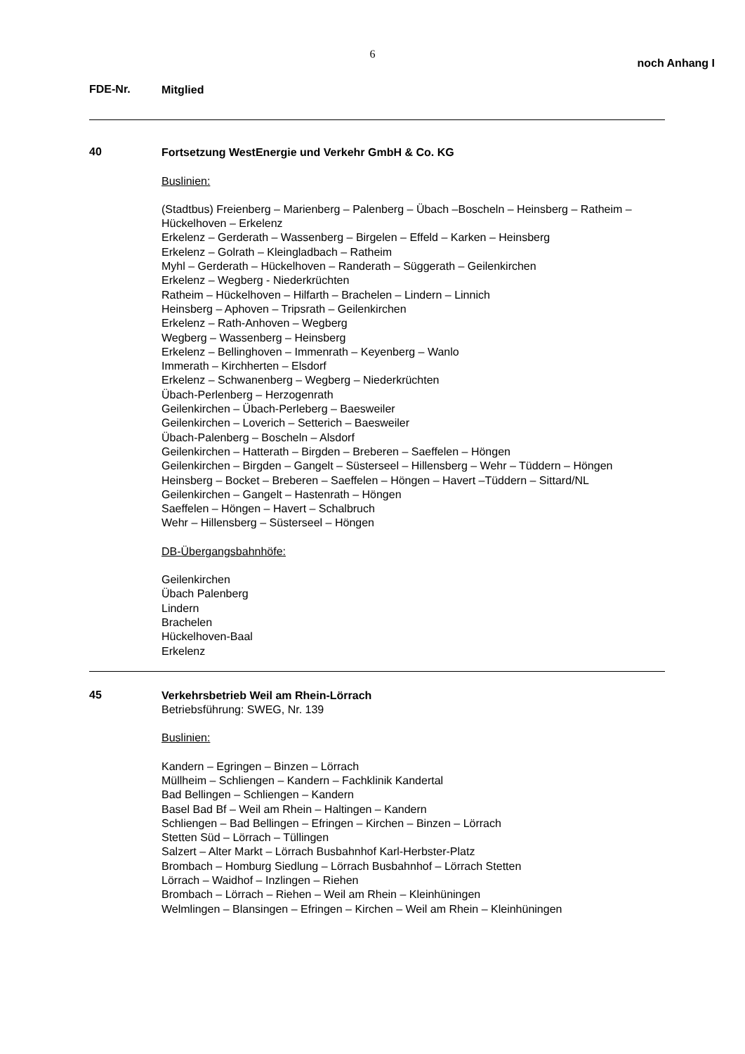6
noch Anhang I
FDE-Nr.
Mitglied
40
Fortsetzung WestEnergie und Verkehr GmbH & Co. KG
Buslinien:
(Stadtbus) Freienberg – Marienberg – Palenberg – Übach –Boscheln – Heinsberg – Ratheim –
Hückelhoven – Erkelenz
Erkelenz – Gerderath – Wassenberg – Birgelen – Effeld – Karken – Heinsberg
Erkelenz – Golrath – Kleingladbach – Ratheim
Myhl – Gerderath – Hückelhoven – Randerath – Süggerath – Geilenkirchen
Erkelenz – Wegberg - Niederkrüchten
Ratheim – Hückelhoven – Hilfarth – Brachelen – Lindern – Linnich
Heinsberg – Aphoven – Tripsrath – Geilenkirchen
Erkelenz – Rath-Anhoven – Wegberg
Wegberg – Wassenberg – Heinsberg
Erkelenz – Bellinghoven – Immenrath – Keyenberg – Wanlo
Immerath – Kirchherten – Elsdorf
Erkelenz – Schwanenberg – Wegberg – Niederkrüchten
Übach-Perlenberg – Herzogenrath
Geilenkirchen – Übach-Perleberg – Baesweiler
Geilenkirchen – Loverich – Setterich – Baesweiler
Übach-Palenberg – Boscheln – Alsdorf
Geilenkirchen – Hatterath – Birgden – Breberen – Saeffelen – Höngen
Geilenkirchen – Birgden – Gangelt – Süsterseel – Hillensberg – Wehr – Tüddern – Höngen
Heinsberg – Bocket – Breberen – Saeffelen – Höngen – Havert –Tüddern – Sittard/NL
Geilenkirchen – Gangelt – Hastenrath – Höngen
Saeffelen – Höngen – Havert – Schalbruch
Wehr – Hillensberg – Süsterseel – Höngen
DB-Übergangsbahnhöfe:
Geilenkirchen
Übach Palenberg
Lindern
Brachelen
Hückelhoven-Baal
Erkelenz
45
Verkehrsbetrieb Weil am Rhein-Lörrach
Betriebsführung: SWEG, Nr. 139
Buslinien:
Kandern – Egringen – Binzen – Lörrach
Müllheim – Schliengen – Kandern – Fachklinik Kandertal
Bad Bellingen – Schliengen – Kandern
Basel Bad Bf – Weil am Rhein – Haltingen – Kandern
Schliengen – Bad Bellingen – Efringen – Kirchen – Binzen – Lörrach
Stetten Süd – Lörrach – Tüllingen
Salzert – Alter Markt – Lörrach Busbahnhof Karl-Herbster-Platz
Brombach – Homburg Siedlung – Lörrach Busbahnhof – Lörrach Stetten
Lörrach – Waidhof – Inzlingen – Riehen
Brombach – Lörrach – Riehen – Weil am Rhein – Kleinhüningen
Welmlingen – Blansingen – Efringen – Kirchen – Weil am Rhein – Kleinhüningen